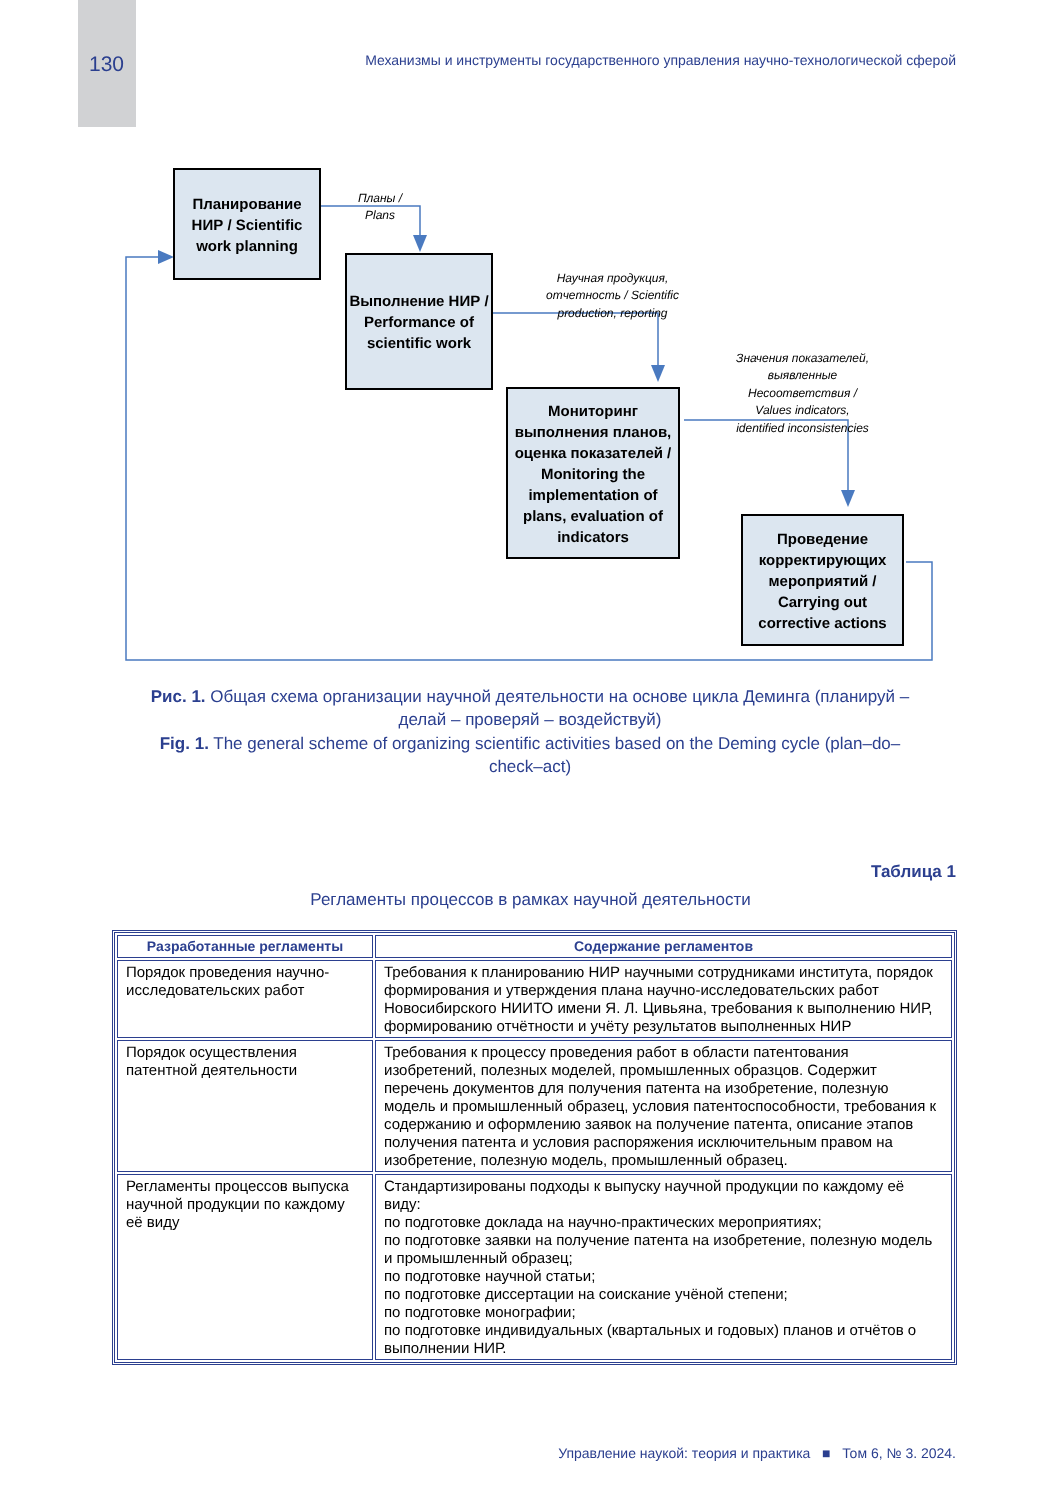130
Механизмы и инструменты государственного управления научно-технологической сферой
Планирование НИР / Scientific work planning
Выполнение НИР / Performance of scientific work
Мониторинг выполнения планов, оценка показателей / Monitoring the implementation of plans, evaluation of indicators
Проведение корректирующих мероприятий / Carrying out corrective actions
Планы / Plans
Научная продукция, отчетность / Scientific production, reporting
Значения показателей, выявленные Несоответствия / Values indicators, identified inconsistencies
Рис. 1. Общая схема организации научной деятельности на основе цикла Деминга (планируй – делай – проверяй – воздействуй)
Fig. 1. The general scheme of organizing scientific activities based on the Deming cycle (plan–do–check–act)
Таблица 1
Регламенты процессов в рамках научной деятельности
| Разработанные регламенты | Содержание регламентов |
| --- | --- |
| Порядок проведения научно-исследовательских работ | Требования к планированию НИР научными сотрудниками института, порядок формирования и утверждения плана научно-исследовательских работ Новосибирского НИИТО имени Я. Л. Цивьяна, требования к выполнению НИР, формированию отчётности и учёту результатов выполненных НИР |
| Порядок осуществления патентной деятельности | Требования к процессу проведения работ в области патентования изобретений, полезных моделей, промышленных образцов. Содержит перечень документов для получения патента на изобретение, полезную модель и промышленный образец, условия патентоспособности, требования к содержанию и оформлению заявок на получение патента, описание этапов получения патента и условия распоряжения исключительным правом на изобретение, полезную модель, промышленный образец. |
| Регламенты процессов выпуска научной продукции по каждому её виду | Стандартизированы подходы к выпуску научной продукции по каждому её виду: по подготовке доклада на научно-практических мероприятиях; по подготовке заявки на получение патента на изобретение, полезную модель и промышленный образец; по подготовке научной статьи; по подготовке диссертации на соискание учёной степени; по подготовке монографии; по подготовке индивидуальных (квартальных и годовых) планов и отчётов о выполнении НИР. |
Управление наукой: теория и практика ■ Том 6, № 3. 2024.